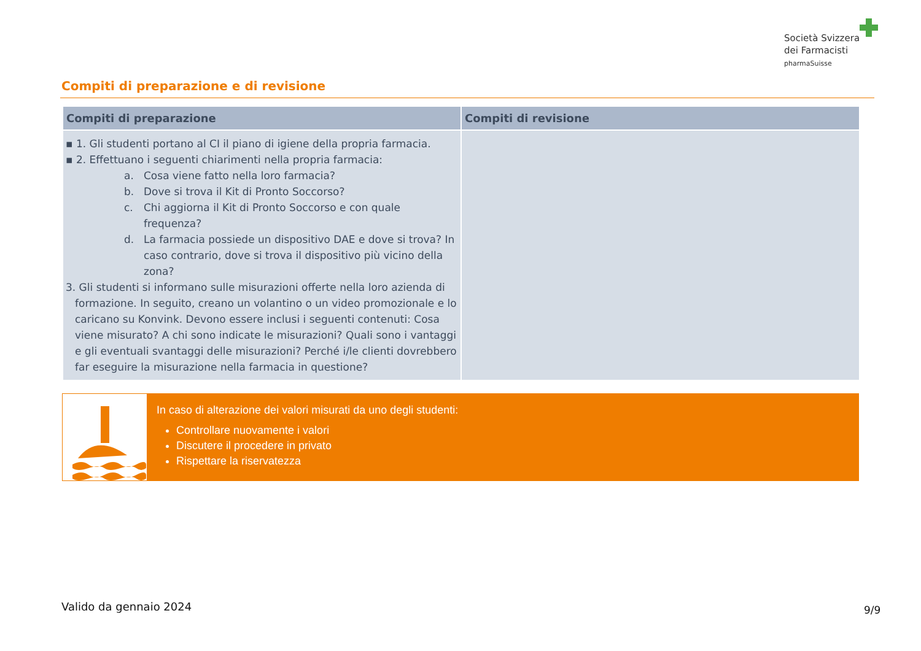Società Svizzera
dei Farmacisti
pharmaSuisse
Compiti di preparazione e di revisione
| Compiti di preparazione | Compiti di revisione |
| --- | --- |
| ▪ 1. Gli studenti portano al CI il piano di igiene della propria farmacia. ▪ 2. Effettuano i seguenti chiarimenti nella propria farmacia: a. Cosa viene fatto nella loro farmacia? b. Dove si trova il Kit di Pronto Soccorso? c. Chi aggiorna il Kit di Pronto Soccorso e con quale frequenza? d. La farmacia possiede un dispositivo DAE e dove si trova? In caso contrario, dove si trova il dispositivo più vicino della zona? 3. Gli studenti si informano sulle misurazioni offerte nella loro azienda di formazione. In seguito, creano un volantino o un video promozionale e lo caricano su Konvink. Devono essere inclusi i seguenti contenuti: Cosa viene misurato? A chi sono indicate le misurazioni? Quali sono i vantaggi e gli eventuali svantaggi delle misurazioni? Perché i/le clienti dovrebbero far eseguire la misurazione nella farmacia in questione? | |
In caso di alterazione dei valori misurati da uno degli studenti:
Controllare nuovamente i valori
Discutere il procedere in privato
Rispettare la riservatezza
Valido da gennaio 2024 9/9